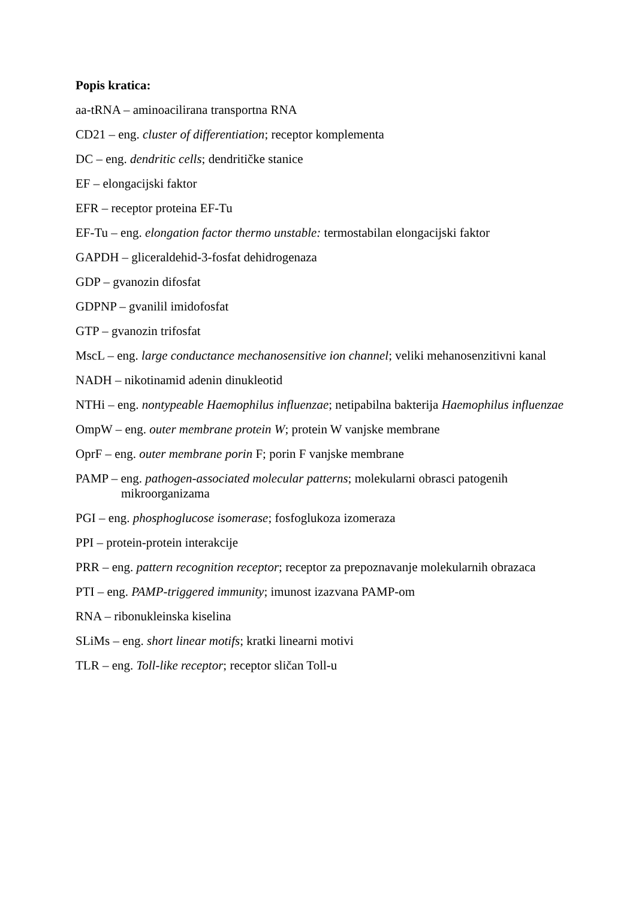Popis kratica:
aa-tRNA – aminoacilirana transportna RNA
CD21 – eng. cluster of differentiation; receptor komplementa
DC – eng. dendritic cells; dendritičke stanice
EF – elongacijski faktor
EFR – receptor proteina EF-Tu
EF-Tu – eng. elongation factor thermo unstable: termostabilan elongacijski faktor
GAPDH – gliceraldehid-3-fosfat dehidrogenaza
GDP – gvanozin difosfat
GDPNP – gvanilil imidofosfat
GTP – gvanozin trifosfat
MscL – eng. large conductance mechanosensitive ion channel; veliki mehanosenzitivni kanal
NADH – nikotinamid adenin dinukleotid
NTHi – eng. nontypeable Haemophilus influenzae; netipabilna bakterija Haemophilus influenzae
OmpW – eng. outer membrane protein W; protein W vanjske membrane
OprF – eng. outer membrane porin F; porin F vanjske membrane
PAMP – eng. pathogen-associated molecular patterns; molekularni obrasci patogenih mikroorganizama
PGI – eng. phosphoglucose isomerase; fosfoglukoza izomeraza
PPI – protein-protein interakcije
PRR – eng. pattern recognition receptor; receptor za prepoznavanje molekularnih obrazaca
PTI – eng. PAMP-triggered immunity; imunost izazvana PAMP-om
RNA – ribonukleinska kiselina
SLiMs – eng. short linear motifs; kratki linearni motivi
TLR – eng. Toll-like receptor; receptor sličan Toll-u